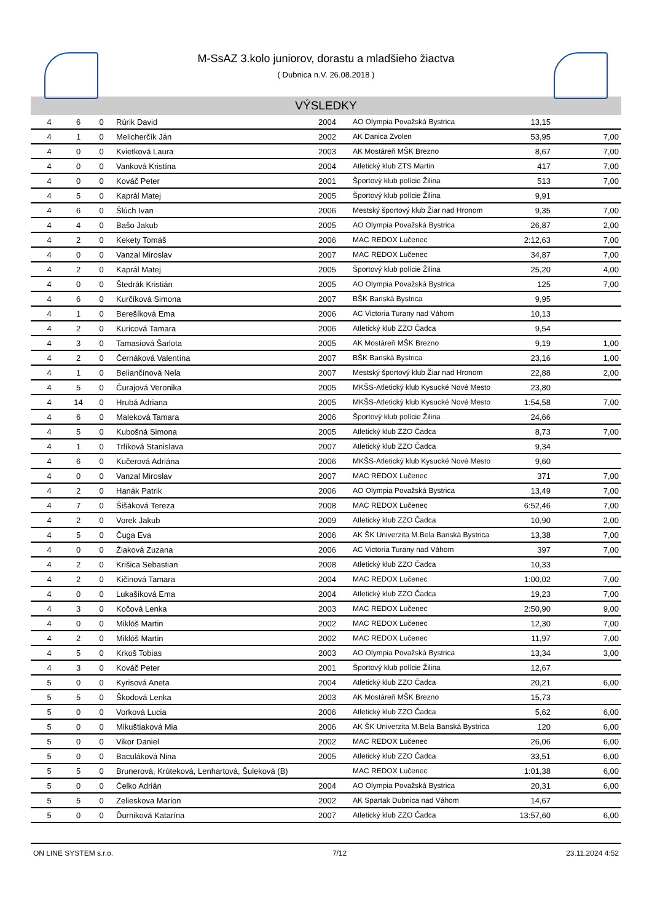M-SsAZ 3.kolo juniorov, dorastu a mladšieho žiactva
( Dubnica n.V. 26.08.2018 )
VÝSLEDKY
| 4 | 6 | 0 | Rúrik David | 2004 | AO Olympia Považská Bystrica | 13,15 | |
| 4 | 1 | 0 | Melicherčík Ján | 2002 | AK Danica Zvolen | 53,95 | 7,00 |
| 4 | 0 | 0 | Kvietková Laura | 2003 | AK Mostáreň MŠK Brezno | 8,67 | 7,00 |
| 4 | 0 | 0 | Vanková Kristína | 2004 | Atletický klub ZTS Martin | 417 | 7,00 |
| 4 | 0 | 0 | Kováč Peter | 2001 | Športový klub polície Žilina | 513 | 7,00 |
| 4 | 5 | 0 | Kaprál Matej | 2005 | Športový klub polície Žilina | 9,91 | |
| 4 | 6 | 0 | Šlúch Ivan | 2006 | Mestský športový klub Žiar nad Hronom | 9,35 | 7,00 |
| 4 | 4 | 0 | Bašo Jakub | 2005 | AO Olympia Považská Bystrica | 26,87 | 2,00 |
| 4 | 2 | 0 | Kekety Tomáš | 2006 | MAC REDOX Lučenec | 2:12,63 | 7,00 |
| 4 | 0 | 0 | Vanzal Miroslav | 2007 | MAC REDOX Lučenec | 34,87 | 7,00 |
| 4 | 2 | 0 | Kaprál Matej | 2005 | Športový klub polície Žilina | 25,20 | 4,00 |
| 4 | 0 | 0 | Štedrák Kristián | 2005 | AO Olympia Považská Bystrica | 125 | 7,00 |
| 4 | 6 | 0 | Kurčíková Simona | 2007 | BŠK Banská Bystrica | 9,95 | |
| 4 | 1 | 0 | Berešíková Ema | 2006 | AC Victoria Turany nad Váhom | 10,13 | |
| 4 | 2 | 0 | Kuricová Tamara | 2006 | Atletický klub ZZO Čadca | 9,54 | |
| 4 | 3 | 0 | Tamasiová Šarlota | 2005 | AK Mostáreň MŠK Brezno | 9,19 | 1,00 |
| 4 | 2 | 0 | Černáková Valentína | 2007 | BŠK Banská Bystrica | 23,16 | 1,00 |
| 4 | 1 | 0 | Beliančínová Nela | 2007 | Mestský športový klub Žiar nad Hronom | 22,88 | 2,00 |
| 4 | 5 | 0 | Čurajová Veronika | 2005 | MKŠS-Atletický klub Kysucké Nové Mesto | 23,80 | |
| 4 | 14 | 0 | Hrubá Adriana | 2005 | MKŠS-Atletický klub Kysucké Nové Mesto | 1:54,58 | 7,00 |
| 4 | 6 | 0 | Maleková Tamara | 2006 | Športový klub polície Žilina | 24,66 | |
| 4 | 5 | 0 | Kubošná Simona | 2005 | Atletický klub ZZO Čadca | 8,73 | 7,00 |
| 4 | 1 | 0 | Trlíková Stanislava | 2007 | Atletický klub ZZO Čadca | 9,34 | |
| 4 | 6 | 0 | Kučerová Adriána | 2006 | MKŠS-Atletický klub Kysucké Nové Mesto | 9,60 | |
| 4 | 0 | 0 | Vanzal Miroslav | 2007 | MAC REDOX Lučenec | 371 | 7,00 |
| 4 | 2 | 0 | Hanák Patrik | 2006 | AO Olympia Považská Bystrica | 13,49 | 7,00 |
| 4 | 7 | 0 | Šišáková Tereza | 2008 | MAC REDOX Lučenec | 6:52,46 | 7,00 |
| 4 | 2 | 0 | Vorek Jakub | 2009 | Atletický klub ZZO Čadca | 10,90 | 2,00 |
| 4 | 5 | 0 | Čuga Eva | 2006 | AK ŠK Univerzita M.Bela Banská Bystrica | 13,38 | 7,00 |
| 4 | 0 | 0 | Žiaková Zuzana | 2006 | AC Victoria Turany nad Váhom | 397 | 7,00 |
| 4 | 2 | 0 | Krišica Sebastian | 2008 | Atletický klub ZZO Čadca | 10,33 | |
| 4 | 2 | 0 | Kičinová Tamara | 2004 | MAC REDOX Lučenec | 1:00,02 | 7,00 |
| 4 | 0 | 0 | Lukašíková Ema | 2004 | Atletický klub ZZO Čadca | 19,23 | 7,00 |
| 4 | 3 | 0 | Kočová Lenka | 2003 | MAC REDOX Lučenec | 2:50,90 | 9,00 |
| 4 | 0 | 0 | Miklóš Martin | 2002 | MAC REDOX Lučenec | 12,30 | 7,00 |
| 4 | 2 | 0 | Miklóš Martin | 2002 | MAC REDOX Lučenec | 11,97 | 7,00 |
| 4 | 5 | 0 | Krkoš Tobias | 2003 | AO Olympia Považská Bystrica | 13,34 | 3,00 |
| 4 | 3 | 0 | Kováč Peter | 2001 | Športový klub polície Žilina | 12,67 | |
| 5 | 0 | 0 | Kyrisová Aneta | 2004 | Atletický klub ZZO Čadca | 20,21 | 6,00 |
| 5 | 5 | 0 | Škodová Lenka | 2003 | AK Mostáreň MŠK Brezno | 15,73 | |
| 5 | 0 | 0 | Vorková Lucia | 2006 | Atletický klub ZZO Čadca | 5,62 | 6,00 |
| 5 | 0 | 0 | Mikuštiaková Mia | 2006 | AK ŠK Univerzita M.Bela Banská Bystrica | 120 | 6,00 |
| 5 | 0 | 0 | Vikor Daniel | 2002 | MAC REDOX Lučenec | 26,06 | 6,00 |
| 5 | 0 | 0 | Baculáková Nina | 2005 | Atletický klub ZZO Čadca | 33,51 | 6,00 |
| 5 | 5 | 0 | Brunerová, Krúteková, Lenhartová, Šuleková (B) | | MAC REDOX Lučenec | 1:01,38 | 6,00 |
| 5 | 0 | 0 | Čelko Adrián | 2004 | AO Olympia Považská Bystrica | 20,31 | 6,00 |
| 5 | 5 | 0 | Zelieskova Marion | 2002 | AK Spartak Dubnica nad Váhom | 14,67 | |
| 5 | 0 | 0 | Ďurniková Katarína | 2007 | Atletický klub ZZO Čadca | 13:57,60 | 6,00 |
ON LINE SYSTEM s.r.o. 7/12 23.11.2024 4:52